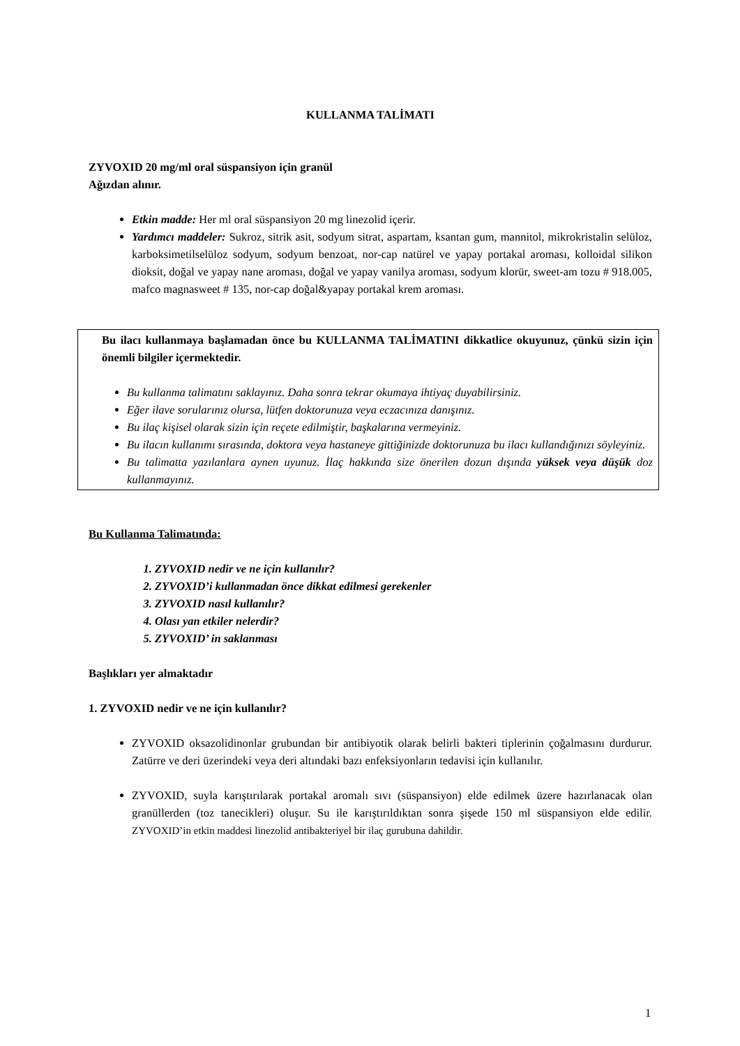KULLANMA TALİMATI
ZYVOXID 20 mg/ml oral süspansiyon için granül
Ağızdan alınır.
Etkin madde: Her ml oral süspansiyon 20 mg linezolid içerir.
Yardımcı maddeler: Sukroz, sitrik asit, sodyum sitrat, aspartam, ksantan gum, mannitol, mikrokristalin selüloz, karboksimetilselüloz sodyum, sodyum benzoat, nor-cap natürel ve yapay portakal aroması, kolloidal silikon dioksit, doğal ve yapay nane aroması, doğal ve yapay vanilya aroması, sodyum klorür, sweet-am tozu # 918.005, mafco magnasweet # 135, nor-cap doğal&yapay portakal krem aroması.
Bu ilacı kullanmaya başlamadan önce bu KULLANMA TALİMATINI dikkatlice okuyunuz, çünkü sizin için önemli bilgiler içermektedir.
Bu kullanma talimatını saklayınız. Daha sonra tekrar okumaya ihtiyaç duyabilirsiniz.
Eğer ilave sorularınız olursa, lütfen doktorunuza veya eczacınıza danışınız.
Bu ilaç kişisel olarak sizin için reçete edilmiştir, başkalarına vermeyiniz.
Bu ilacın kullanımı sırasında, doktora veya hastaneye gittiğinizde doktorunuza bu ilacı kullandığınızı söyleyiniz.
Bu talimatta yazılanlara aynen uyunuz. İlaç hakkında size önerilen dozun dışında yüksek veya düşük doz kullanmayınız.
Bu Kullanma Talimatında:
1. ZYVOXID nedir ve ne için kullanılır?
2. ZYVOXID’i kullanmadan önce dikkat edilmesi gerekenler
3. ZYVOXID nasıl kullanılır?
4. Olası yan etkiler nelerdir?
5. ZYVOXID’ in saklanması
Başlıkları yer almaktadır
1. ZYVOXID nedir ve ne için kullanılır?
ZYVOXID oksazolidinonlar grubundan bir antibiyotik olarak belirli bakteri tiplerinin çoğalmasını durdurur. Zatürre ve deri üzerindeki veya deri altındaki bazı enfeksiyonların tedavisi için kullanılır.
ZYVOXID, suyla karıştırılarak portakal aromalı sıvı (süspansiyon) elde edilmek üzere hazırlanacak olan granüllerden (toz tanecikleri) oluşur. Su ile karıştırıldıktan sonra şişede 150 ml süspansiyon elde edilir. ZYVOXID’in etkin maddesi linezolid antibakteriyel bir ilaç gurubuna dahildir.
1